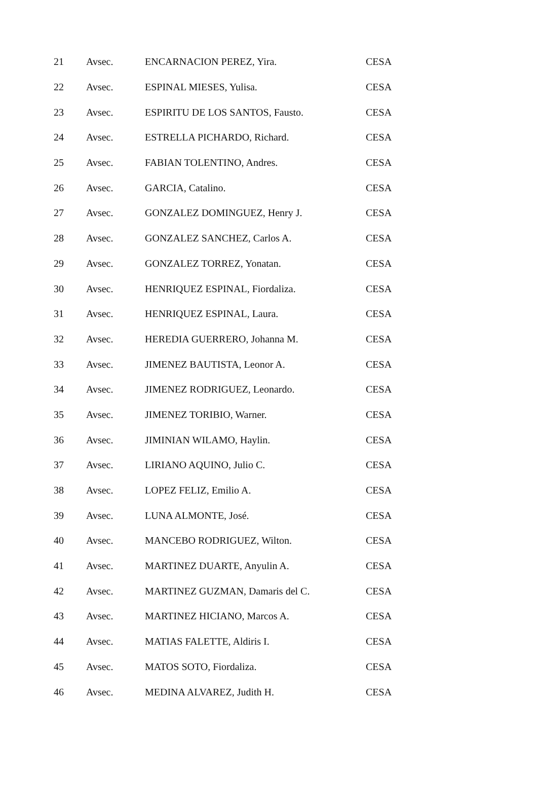| 21 | Avsec. | ENCARNACION PEREZ, Yira. | CESA |
| 22 | Avsec. | ESPINAL MIESES, Yulisa. | CESA |
| 23 | Avsec. | ESPIRITU DE LOS SANTOS, Fausto. | CESA |
| 24 | Avsec. | ESTRELLA PICHARDO, Richard. | CESA |
| 25 | Avsec. | FABIAN TOLENTINO, Andres. | CESA |
| 26 | Avsec. | GARCIA, Catalino. | CESA |
| 27 | Avsec. | GONZALEZ DOMINGUEZ, Henry J. | CESA |
| 28 | Avsec. | GONZALEZ SANCHEZ, Carlos A. | CESA |
| 29 | Avsec. | GONZALEZ TORREZ, Yonatan. | CESA |
| 30 | Avsec. | HENRIQUEZ ESPINAL, Fiordaliza. | CESA |
| 31 | Avsec. | HENRIQUEZ ESPINAL, Laura. | CESA |
| 32 | Avsec. | HEREDIA GUERRERO, Johanna M. | CESA |
| 33 | Avsec. | JIMENEZ BAUTISTA, Leonor A. | CESA |
| 34 | Avsec. | JIMENEZ RODRIGUEZ, Leonardo. | CESA |
| 35 | Avsec. | JIMENEZ TORIBIO, Warner. | CESA |
| 36 | Avsec. | JIMINIAN WILAMO, Haylin. | CESA |
| 37 | Avsec. | LIRIANO AQUINO, Julio C. | CESA |
| 38 | Avsec. | LOPEZ FELIZ, Emilio A. | CESA |
| 39 | Avsec. | LUNA ALMONTE, José. | CESA |
| 40 | Avsec. | MANCEBO RODRIGUEZ, Wilton. | CESA |
| 41 | Avsec. | MARTINEZ DUARTE, Anyulin A. | CESA |
| 42 | Avsec. | MARTINEZ GUZMAN, Damaris del C. | CESA |
| 43 | Avsec. | MARTINEZ HICIANO, Marcos A. | CESA |
| 44 | Avsec. | MATIAS FALETTE, Aldiris I. | CESA |
| 45 | Avsec. | MATOS SOTO, Fiordaliza. | CESA |
| 46 | Avsec. | MEDINA ALVAREZ, Judith H. | CESA |